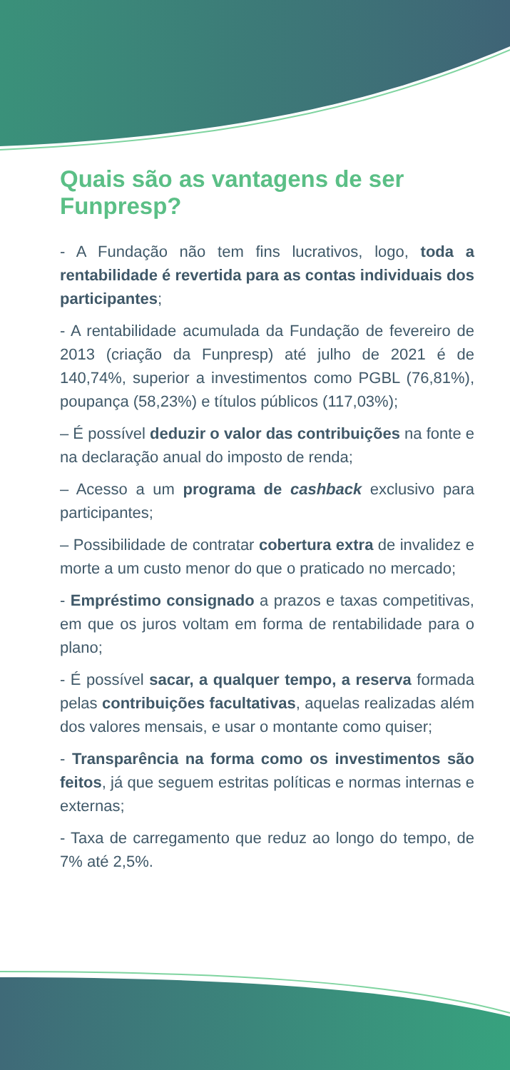Quais são as vantagens de ser Funpresp?
- A Fundação não tem fins lucrativos, logo, toda a rentabilidade é revertida para as contas individuais dos participantes;
- A rentabilidade acumulada da Fundação de fevereiro de 2013 (criação da Funpresp) até julho de 2021 é de 140,74%, superior a investimentos como PGBL (76,81%), poupança (58,23%) e títulos públicos (117,03%);
– É possível deduzir o valor das contribuições na fonte e na declaração anual do imposto de renda;
– Acesso a um programa de cashback exclusivo para participantes;
– Possibilidade de contratar cobertura extra de invalidez e morte a um custo menor do que o praticado no mercado;
- Empréstimo consignado a prazos e taxas competitivas, em que os juros voltam em forma de rentabilidade para o plano;
- É possível sacar, a qualquer tempo, a reserva formada pelas contribuições facultativas, aquelas realizadas além dos valores mensais, e usar o montante como quiser;
- Transparência na forma como os investimentos são feitos, já que seguem estritas políticas e normas internas e externas;
- Taxa de carregamento que reduz ao longo do tempo, de 7% até 2,5%.